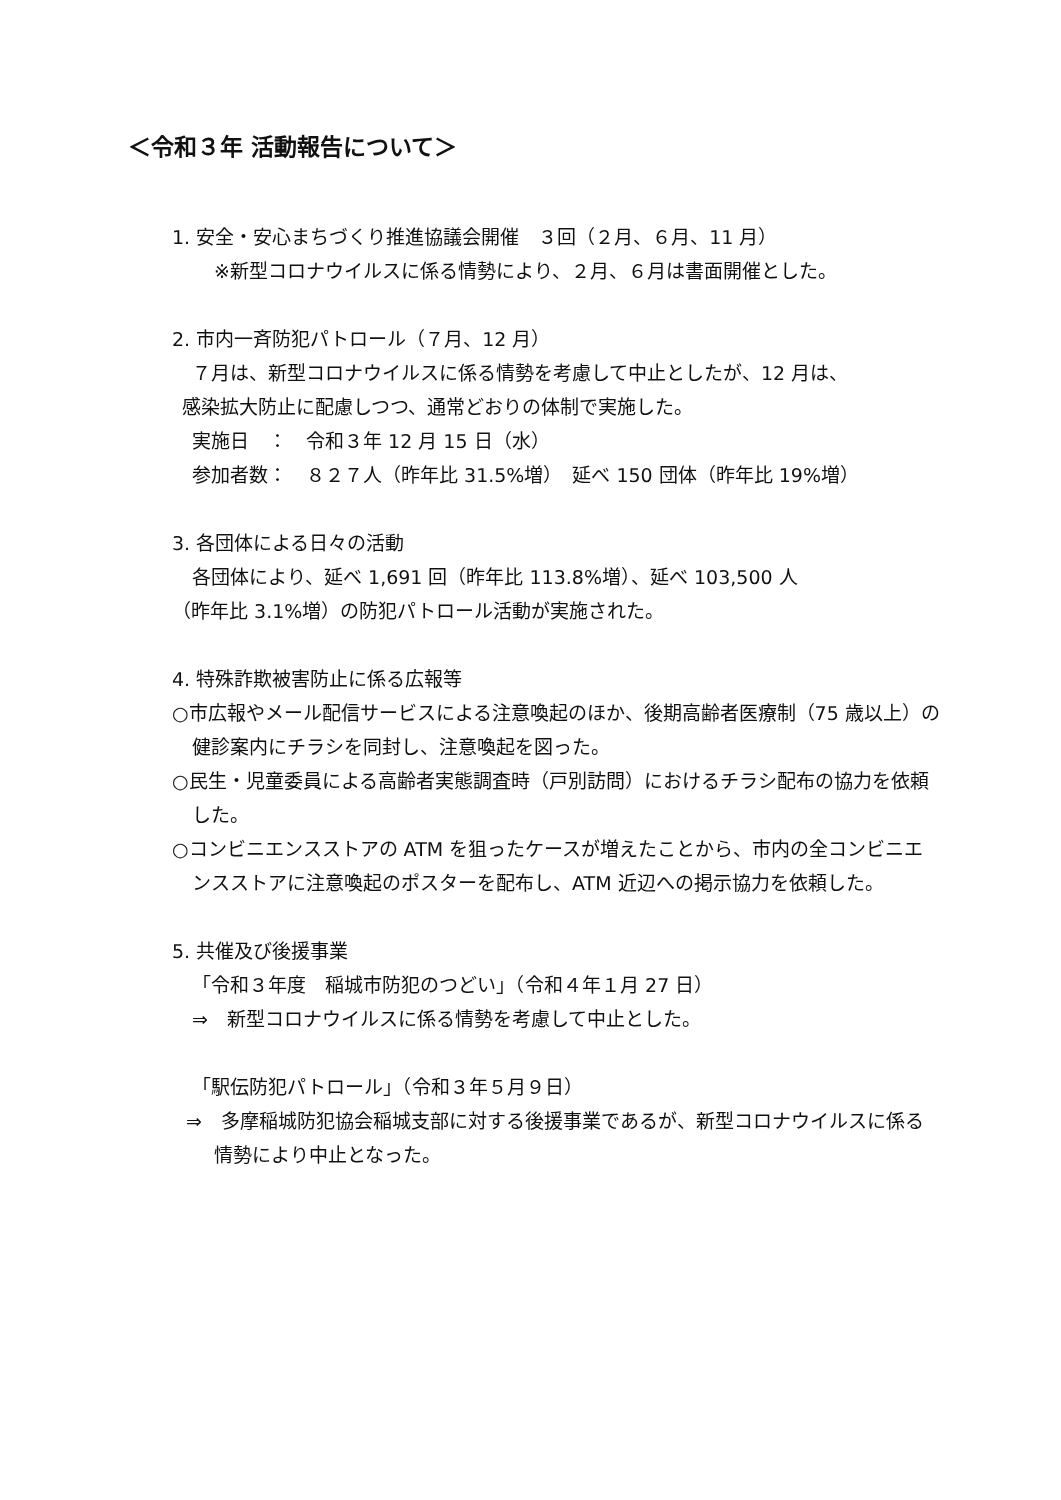＜令和３年 活動報告について＞
1. 安全・安心まちづくり推進協議会開催　３回（２月、６月、11 月）
※新型コロナウイルスに係る情勢により、２月、６月は書面開催とした。
2. 市内一斉防犯パトロール（７月、12 月）
７月は、新型コロナウイルスに係る情勢を考慮して中止としたが、12 月は、
感染拡大防止に配慮しつつ、通常どおりの体制で実施した。
実施日　：　令和３年 12 月 15 日（水）
参加者数：　８２７人（昨年比 31.5%増）　延べ 150 団体（昨年比 19%増）
3. 各団体による日々の活動
各団体により、延べ 1,691 回（昨年比 113.8%増）、延べ 103,500 人
（昨年比 3.1%増）の防犯パトロール活動が実施された。
4. 特殊詐欺被害防止に係る広報等
○市広報やメール配信サービスによる注意喚起のほか、後期高齢者医療制（75 歳以上）の健診案内にチラシを同封し、注意喚起を図った。
○民生・児童委員による高齢者実態調査時（戸別訪問）におけるチラシ配布の協力を依頼した。
○コンビニエンスストアの ATM を狙ったケースが増えたことから、市内の全コンビニエンスストアに注意喚起のポスターを配布し、ATM 近辺への掲示協力を依頼した。
5. 共催及び後援事業
「令和３年度　稲城市防犯のつどい」（令和４年１月 27 日）
⇒　新型コロナウイルスに係る情勢を考慮して中止とした。
「駅伝防犯パトロール」（令和３年５月９日）
⇒　多摩稲城防犯協会稲城支部に対する後援事業であるが、新型コロナウイルスに係る情勢により中止となった。